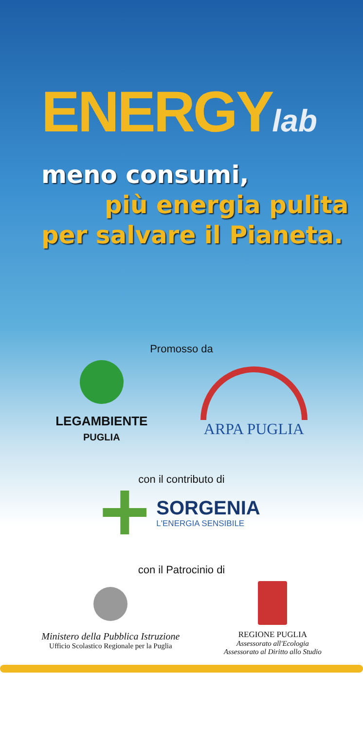ENERGYlab
meno consumi,
più energia pulita
per salvare il Pianeta.
Promosso da
LEGAMBIENTE
PUGLIA
ARPA PUGLIA
con il contributo di
SORGENIA
L'ENERGIA SENSIBILE
con il Patrocinio di
Ministero della Pubblica Istruzione
Ufficio Scolastico Regionale per la Puglia
REGIONE PUGLIA
Assessorato all'Ecologia
Assessorato al Diritto allo Studio